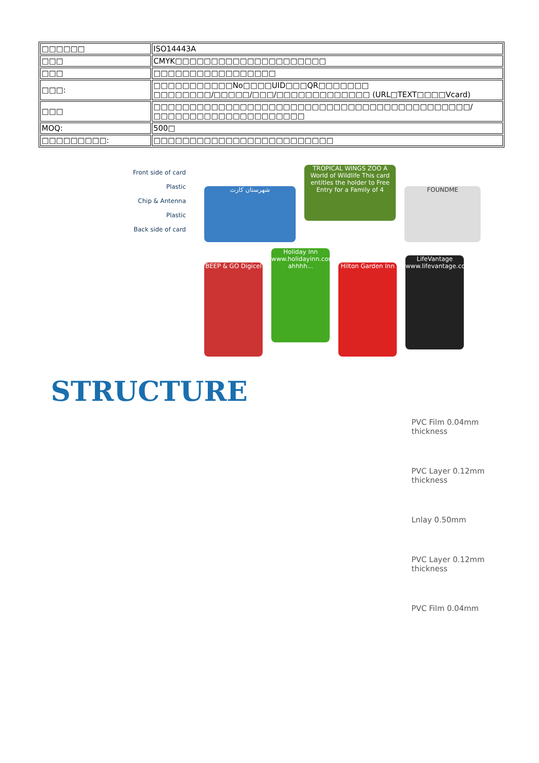| □□□□□□ | ISO14443A |
| □□□ | CMYK□□□□□□□□□□□□□□□□□□□□□ |
| □□□ | □□□□□□□□□□□□□□□□□ |
| □□□: | □□□□□□□□□□□No□□□□UID□□□QR□□□□□□□ □□□□□□□□/□□□□□/□□□/□□□□□□□□□□□□□ (URL□TEXT□□□□Vcard) |
| □□□ | □□□□□□□□□□□□□□□□□□□□□□□□□□□□□□□□□□□□□□□□□□□□/□□□□□□□□□□□□□□□□□□□□□ |
| MOQ: | 500□ |
| □□□□□□□□□: | □□□□□□□□□□□□□□□□□□□□□□□□□ |
Front side of card
Plastic
Chip & Antenna
Plastic
Back side of card
شهرستان کارت TROPICAL WINGS ZOO A World of Wildlife This card entitles the holder to Free Entry for a Family of 4 FOUNDME
BEEP & GO Digicel Holiday Inn www.holidayinn.com ahhhh... Hilton Garden Inn LifeVantage www.lifevantage.com/joinlv
STRUCTURE
PVC Film 0.04mm
thickness
PVC Layer 0.12mm
thickness
Lnlay 0.50mm
PVC Layer 0.12mm
thickness
PVC Film 0.04mm